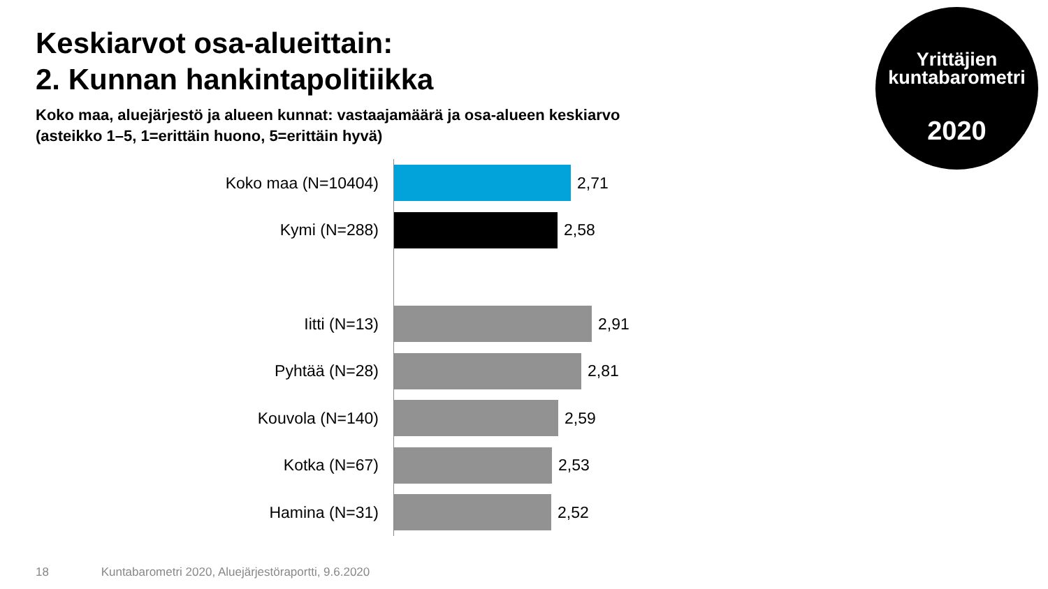Keskiarvot osa-alueittain:
2. Kunnan hankintapolitiikka
Koko maa, aluejärjestö ja alueen kunnat: vastaajamäärä ja osa-alueen keskiarvo
(asteikko 1–5, 1=erittäin huono, 5=erittäin hyvä)
Yrittäjien
kuntabarometri
2020
Koko maa (N=10404) 2,71
Kymi (N=288) 2,58
Iitti (N=13) 2,91
Pyhtää (N=28) 2,81
Kouvola (N=140) 2,59
Kotka (N=67) 2,53
Hamina (N=31) 2,52
18 Kuntabarometri 2020, Aluejärjestöraportti, 9.6.2020